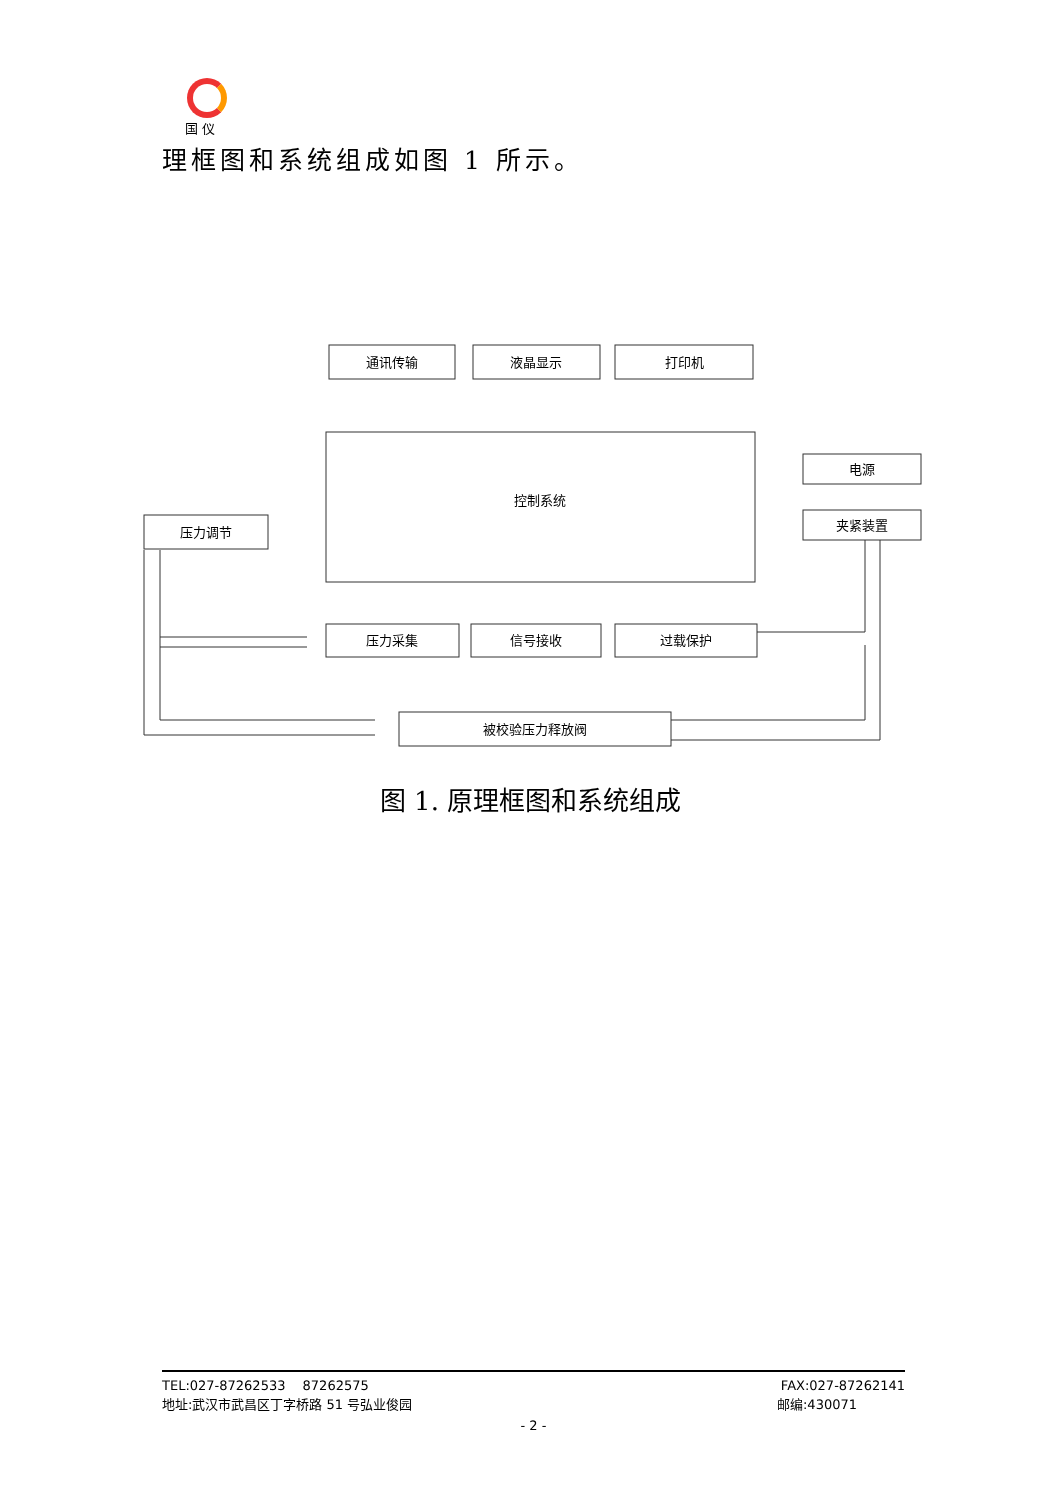国 仪
理框图和系统组成如图 1 所示。
通讯传输
液晶显示
打印机
控制系统
电源
夹紧装置
压力调节
压力采集
信号接收
过载保护
被校验压力释放阀
图 1. 原理框图和系统组成
TEL:027-87262533　 87262575 FAX:027-87262141
地址:武汉市武昌区丁字桥路 51 号弘业俊园 邮编:430071
- 2 -